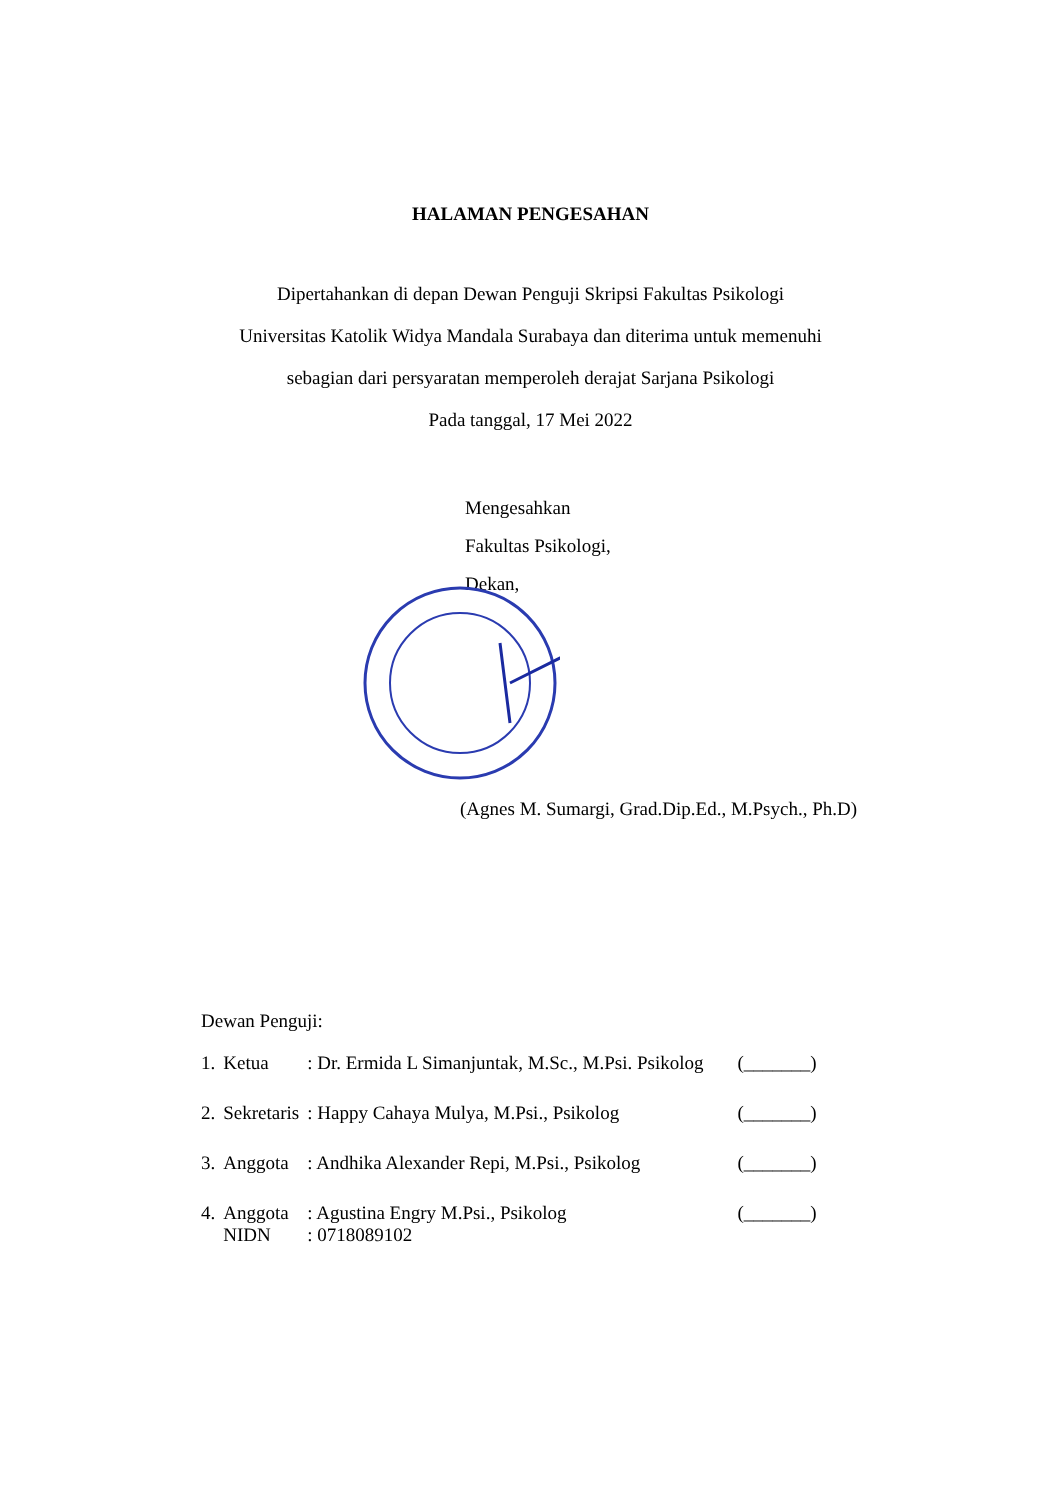HALAMAN PENGESAHAN
Dipertahankan di depan Dewan Penguji Skripsi Fakultas Psikologi
Universitas Katolik Widya Mandala Surabaya dan diterima untuk memenuhi
sebagian dari persyaratan memperoleh derajat Sarjana Psikologi
Pada tanggal, 17 Mei 2022
Mengesahkan
Fakultas Psikologi,
Dekan,
(Agnes M. Sumargi, Grad.Dip.Ed., M.Psych., Ph.D)
Dewan Penguji:
| 1. | Ketua | : Dr. Ermida L Simanjuntak, M.Sc., M.Psi. Psikolog | (_______) |
| 2. | Sekretaris | : Happy Cahaya Mulya, M.Psi., Psikolog | (_______) |
| 3. | Anggota | : Andhika Alexander Repi, M.Psi., Psikolog | (_______) |
| 4. | Anggota NIDN | : Agustina Engry M.Psi., Psikolog : 0718089102 | (_______) |